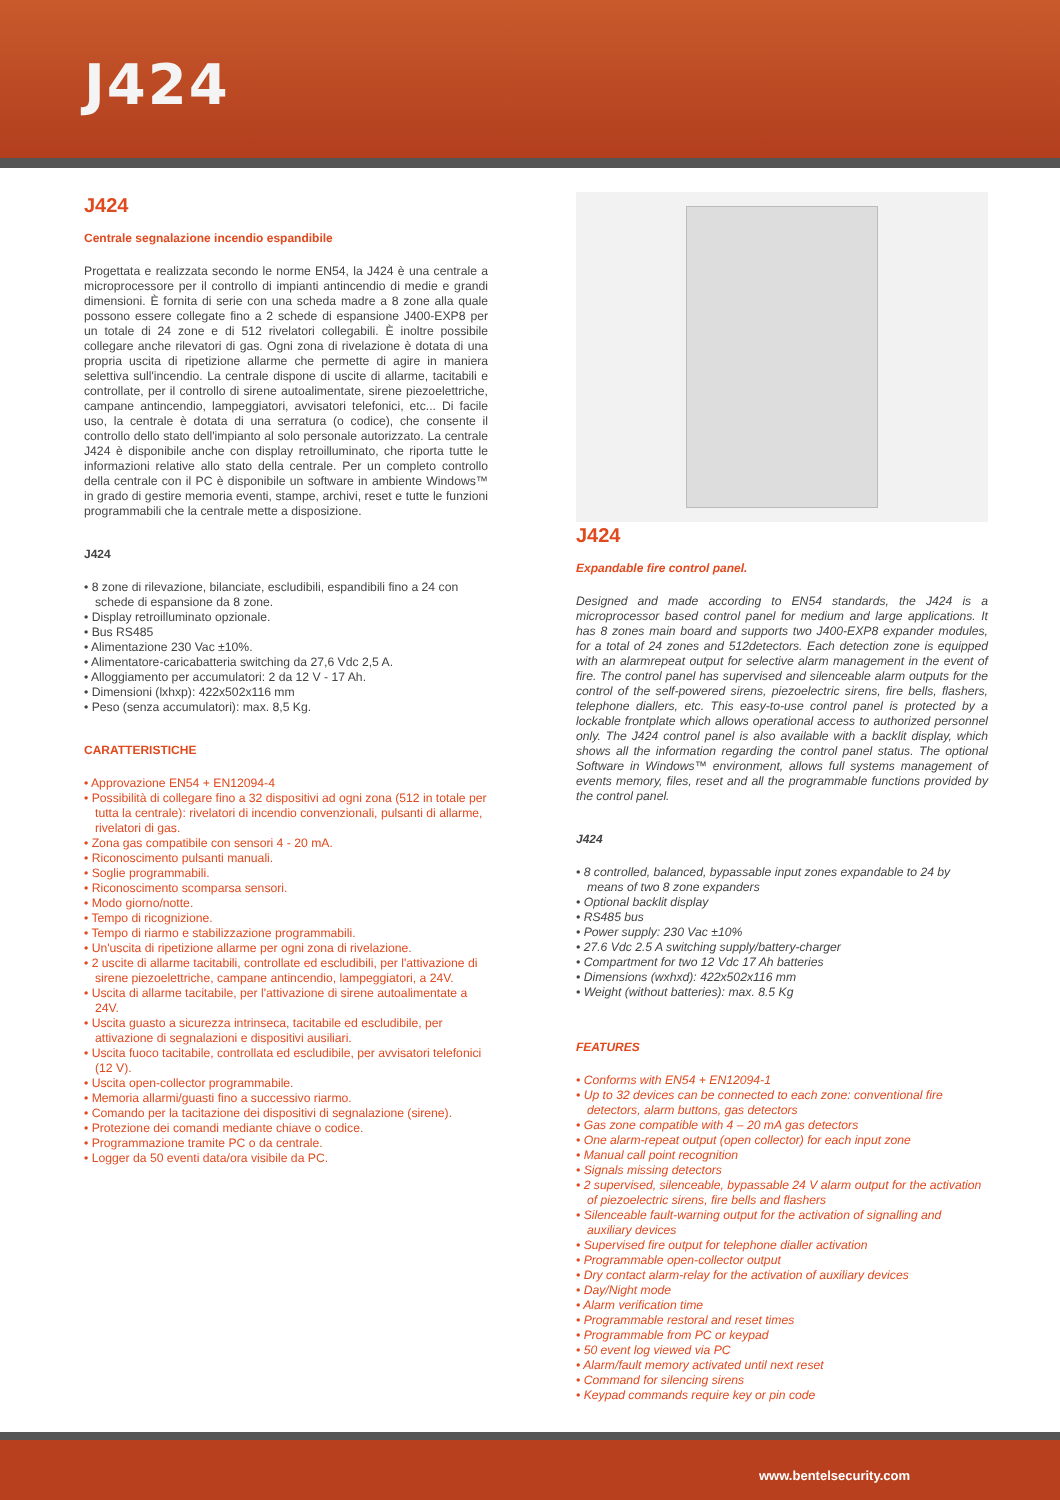J424
J424
Centrale segnalazione incendio espandibile
Progettata e realizzata secondo le norme EN54, la J424 è una centrale a microprocessore per il controllo di impianti antincendio di medie e grandi dimensioni. È fornita di serie con una scheda madre a 8 zone alla quale possono essere collegate fino a 2 schede di espansione J400-EXP8 per un totale di 24 zone e di 512 rivelatori collegabili. È inoltre possibile collegare anche rilevatori di gas. Ogni zona di rivelazione è dotata di una propria uscita di ripetizione allarme che permette di agire in maniera selettiva sull'incendio. La centrale dispone di uscite di allarme, tacitabili e controllate, per il controllo di sirene autoalimentate, sirene piezoelettriche, campane antincendio, lampeggiatori, avvisatori telefonici, etc... Di facile uso, la centrale è dotata di una serratura (o codice), che consente il controllo dello stato dell'impianto al solo personale autorizzato. La centrale J424 è disponibile anche con display retroilluminato, che riporta tutte le informazioni relative allo stato della centrale. Per un completo controllo della centrale con il PC è disponibile un software in ambiente Windows™ in grado di gestire memoria eventi, stampe, archivi, reset e tutte le funzioni programmabili che la centrale mette a disposizione.
J424
• 8 zone di rilevazione, bilanciate, escludibili, espandibili fino a 24 con schede di espansione da 8 zone.
• Display retroilluminato opzionale.
• Bus RS485
• Alimentazione 230 Vac ±10%.
• Alimentatore-caricabatteria switching da 27,6 Vdc 2,5 A.
• Alloggiamento per accumulatori: 2 da 12 V - 17 Ah.
• Dimensioni (lxhxp): 422x502x116 mm
• Peso (senza accumulatori): max. 8,5 Kg.
CARATTERISTICHE
• Approvazione EN54 + EN12094-4
• Possibilità di collegare fino a 32 dispositivi ad ogni zona (512 in totale per tutta la centrale): rivelatori di incendio convenzionali, pulsanti di allarme, rivelatori di gas.
• Zona gas compatibile con sensori 4 - 20 mA.
• Riconoscimento pulsanti manuali.
• Soglie programmabili.
• Riconoscimento scomparsa sensori.
• Modo giorno/notte.
• Tempo di ricognizione.
• Tempo di riarmo e stabilizzazione programmabili.
• Un'uscita di ripetizione allarme per ogni zona di rivelazione.
• 2 uscite di allarme tacitabili, controllate ed escludibili, per l'attivazione di sirene piezoelettriche, campane antincendio, lampeggiatori, a 24V.
• Uscita di allarme tacitabile, per l'attivazione di sirene autoalimentate a 24V.
• Uscita guasto a sicurezza intrinseca, tacitabile ed escludibile, per attivazione di segnalazioni e dispositivi ausiliari.
• Uscita fuoco tacitabile, controllata ed escludibile, per avvisatori telefonici (12 V).
• Uscita open-collector programmabile.
• Memoria allarmi/guasti fino a successivo riarmo.
• Comando per la tacitazione dei dispositivi di segnalazione (sirene).
• Protezione dei comandi mediante chiave o codice.
• Programmazione tramite PC o da centrale.
• Logger da 50 eventi data/ora visibile da PC.
J424
Expandable fire control panel.
Designed and made according to EN54 standards, the J424 is a microprocessor based control panel for medium and large applications. It has 8 zones main board and supports two J400-EXP8 expander modules, for a total of 24 zones and 512detectors. Each detection zone is equipped with an alarmrepeat output for selective alarm management in the event of fire. The control panel has supervised and silenceable alarm outputs for the control of the self-powered sirens, piezoelectric sirens, fire bells, flashers, telephone diallers, etc. This easy-to-use control panel is protected by a lockable frontplate which allows operational access to authorized personnel only. The J424 control panel is also available with a backlit display, which shows all the information regarding the control panel status. The optional Software in Windows™ environment, allows full systems management of events memory, files, reset and all the programmable functions provided by the control panel.
J424
• 8 controlled, balanced, bypassable input zones expandable to 24 by means of two 8 zone expanders
• Optional backlit display
• RS485 bus
• Power supply: 230 Vac ±10%
• 27.6 Vdc 2.5 A switching supply/battery-charger
• Compartment for two 12 Vdc 17 Ah batteries
• Dimensions (wxhxd): 422x502x116 mm
• Weight (without batteries): max. 8.5 Kg
FEATURES
• Conforms with EN54 + EN12094-1
• Up to 32 devices can be connected to each zone: conventional fire detectors, alarm buttons, gas detectors
• Gas zone compatible with 4 – 20 mA gas detectors
• One alarm-repeat output (open collector) for each input zone
• Manual call point recognition
• Signals missing detectors
• 2 supervised, silenceable, bypassable 24 V alarm output for the activation of piezoelectric sirens, fire bells and flashers
• Silenceable fault-warning output for the activation of signalling and auxiliary devices
• Supervised fire output for telephone dialler activation
• Programmable open-collector output
• Dry contact alarm-relay for the activation of auxiliary devices
• Day/Night mode
• Alarm verification time
• Programmable restoral and reset times
• Programmable from PC or keypad
• 50 event log viewed via PC
• Alarm/fault memory activated until next reset
• Command for silencing sirens
• Keypad commands require key or pin code
www.bentelsecurity.com